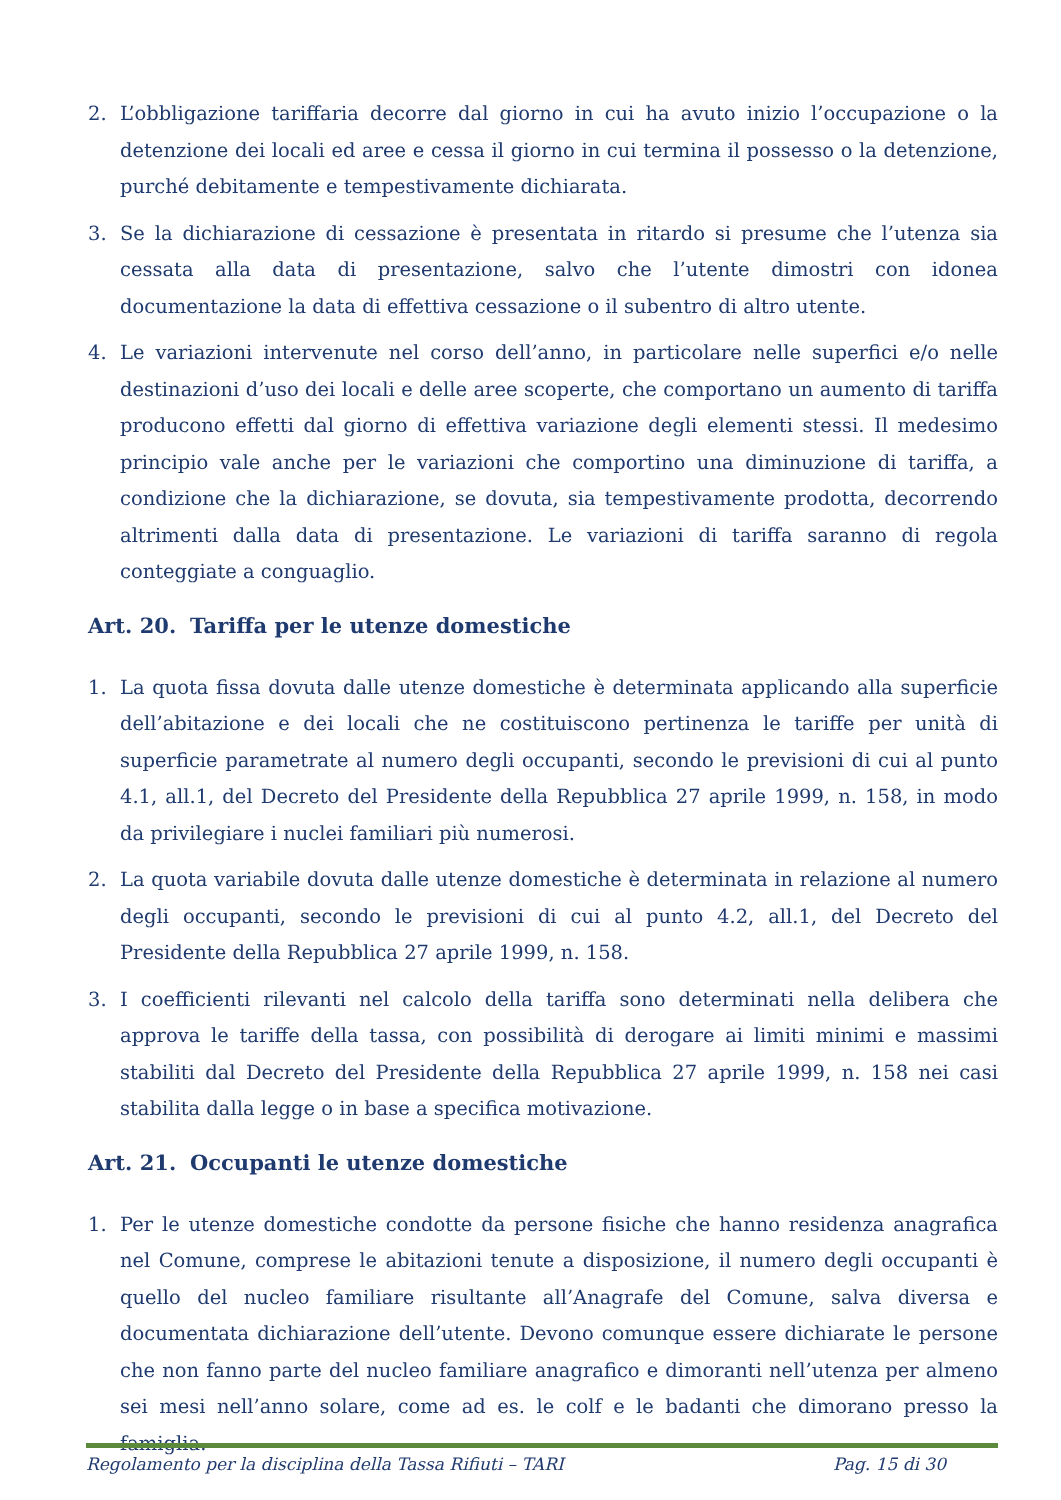2. L’obbligazione tariffaria decorre dal giorno in cui ha avuto inizio l’occupazione o la detenzione dei locali ed aree e cessa il giorno in cui termina il possesso o la detenzione, purché debitamente e tempestivamente dichiarata.
3. Se la dichiarazione di cessazione è presentata in ritardo si presume che l’utenza sia cessata alla data di presentazione, salvo che l’utente dimostri con idonea documentazione la data di effettiva cessazione o il subentro di altro utente.
4. Le variazioni intervenute nel corso dell’anno, in particolare nelle superfici e/o nelle destinazioni d’uso dei locali e delle aree scoperte, che comportano un aumento di tariffa producono effetti dal giorno di effettiva variazione degli elementi stessi. Il medesimo principio vale anche per le variazioni che comportino una diminuzione di tariffa, a condizione che la dichiarazione, se dovuta, sia tempestivamente prodotta, decorrendo altrimenti dalla data di presentazione. Le variazioni di tariffa saranno di regola conteggiate a conguaglio.
Art. 20. Tariffa per le utenze domestiche
1. La quota fissa dovuta dalle utenze domestiche è determinata applicando alla superficie dell’abitazione e dei locali che ne costituiscono pertinenza le tariffe per unità di superficie parametrate al numero degli occupanti, secondo le previsioni di cui al punto 4.1, all.1, del Decreto del Presidente della Repubblica 27 aprile 1999, n. 158, in modo da privilegiare i nuclei familiari più numerosi.
2. La quota variabile dovuta dalle utenze domestiche è determinata in relazione al numero degli occupanti, secondo le previsioni di cui al punto 4.2, all.1, del Decreto del Presidente della Repubblica 27 aprile 1999, n. 158.
3. I coefficienti rilevanti nel calcolo della tariffa sono determinati nella delibera che approva le tariffe della tassa, con possibilità di derogare ai limiti minimi e massimi stabiliti dal Decreto del Presidente della Repubblica 27 aprile 1999, n. 158 nei casi stabilita dalla legge o in base a specifica motivazione.
Art. 21. Occupanti le utenze domestiche
1. Per le utenze domestiche condotte da persone fisiche che hanno residenza anagrafica nel Comune, comprese le abitazioni tenute a disposizione, il numero degli occupanti è quello del nucleo familiare risultante all’Anagrafe del Comune, salva diversa e documentata dichiarazione dell’utente. Devono comunque essere dichiarate le persone che non fanno parte del nucleo familiare anagrafico e dimoranti nell’utenza per almeno sei mesi nell’anno solare, come ad es. le colf e le badanti che dimorano presso la famiglia.
Regolamento per la disciplina della Tassa Rifiuti – TARI Pag. 15 di 30